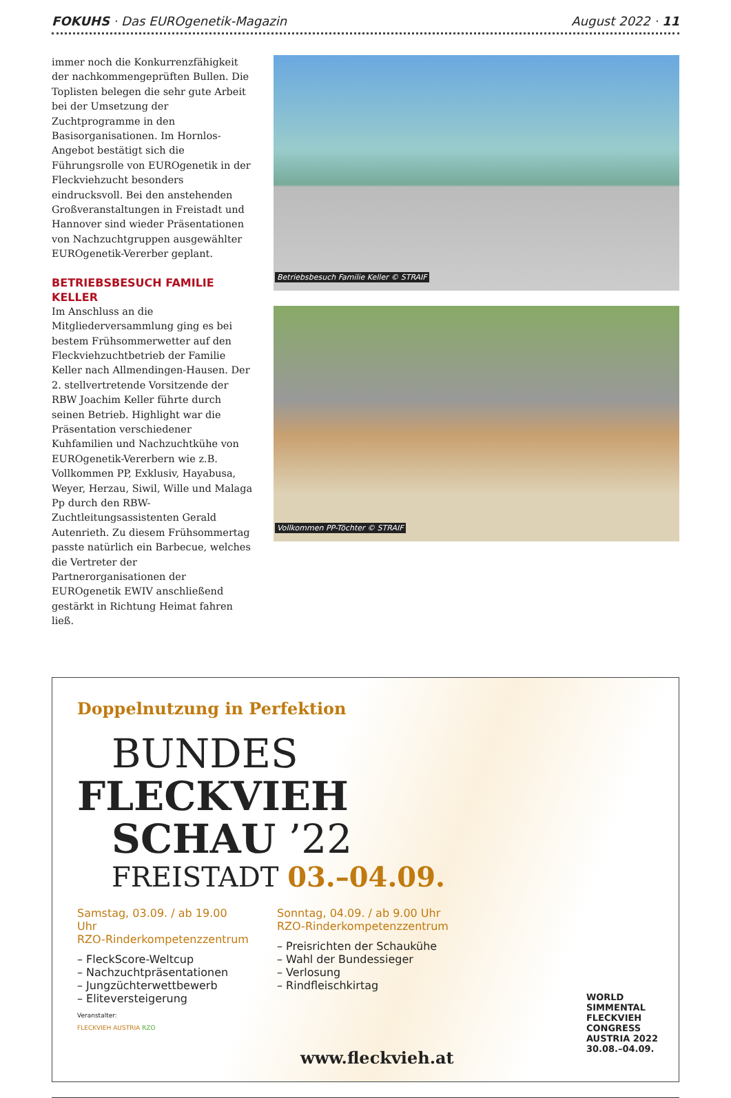FOKUHS · Das EUROgenetik-Magazin August 2022 · 11
immer noch die Konkurrenzfähigkeit der nachkommengeprüften Bullen. Die Toplisten belegen die sehr gute Arbeit bei der Umsetzung der Zuchtprogramme in den Basisorganisationen. Im Hornlos-Angebot bestätigt sich die Führungsrolle von EUROgenetik in der Fleckviehzucht besonders eindrucksvoll. Bei den anstehenden Großveranstaltungen in Freistadt und Hannover sind wieder Präsentationen von Nachzuchtgruppen ausgewählter EUROgenetik-Vererber geplant.
BETRIEBSBESUCH FAMILIE KELLER
Im Anschluss an die Mitgliederversammlung ging es bei bestem Frühsommerwetter auf den Fleckviehzuchtbetrieb der Familie Keller nach Allmendingen-Hausen. Der 2. stellvertretende Vorsitzende der RBW Joachim Keller führte durch seinen Betrieb. Highlight war die Präsentation verschiedener Kuhfamilien und Nachzuchtkühe von EUROgenetik-Vererbern wie z.B. Vollkommen PP, Exklusiv, Hayabusa, Weyer, Herzau, Siwil, Wille und Malaga Pp durch den RBW-Zuchtleitungsassistenten Gerald Autenrieth. Zu diesem Frühsommertag passte natürlich ein Barbecue, welches die Vertreter der Partnerorganisationen der EUROgenetik EWIV anschließend gestärkt in Richtung Heimat fahren ließ.
Betriebsbesuch Familie Keller © STRAIF
Vollkommen PP-Töchter © STRAIF
Doppelnutzung in Perfektion
BUNDES
FLECKVIEH
SCHAU ’22
FREISTADT 03.–04.09.
Samstag, 03.09. / ab 19.00 Uhr
RZO-Rinderkompetenzzentrum
– FleckScore-Weltcup
– Nachzuchtpräsentationen
– Jungzüchterwettbewerb
– Eliteversteigerung
Sonntag, 04.09. / ab 9.00 Uhr
RZO-Rinderkompetenzzentrum
– Preisrichten der Schaukühe
– Wahl der Bundessieger
– Verlosung
– Rindfleischkirtag
Veranstalter:
FLECKVIEH AUSTRIA RZO
www.fleckvieh.at
WORLD
SIMMENTAL
FLECKVIEH
CONGRESS
AUSTRIA 2022
30.08.–04.09.